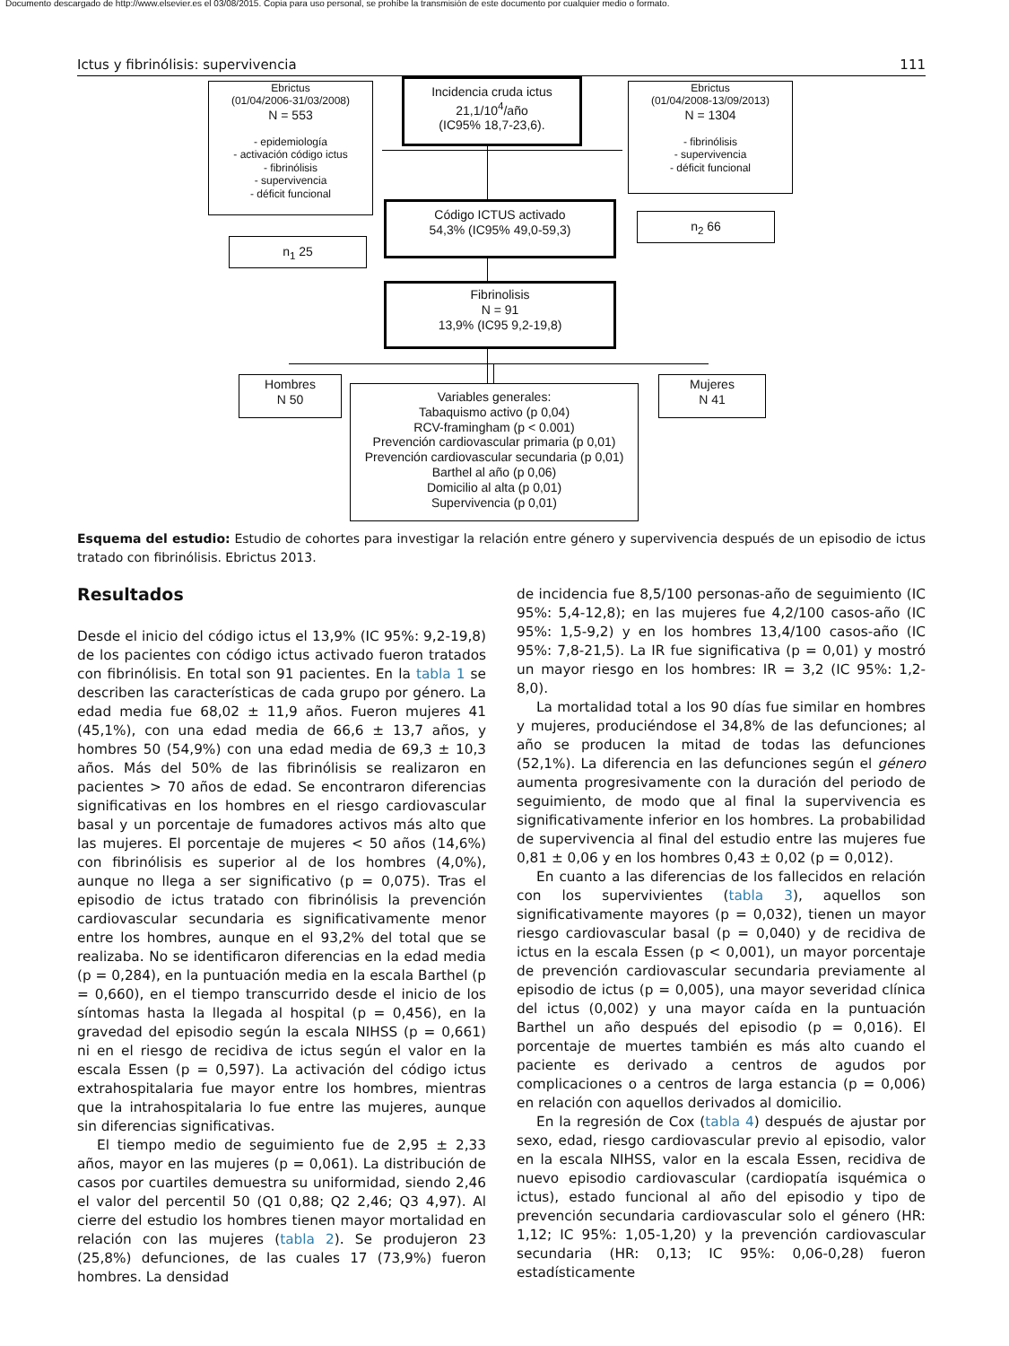Documento descargado de http://www.elsevier.es el 03/08/2015. Copia para uso personal, se prohíbe la transmisión de este documento por cualquier medio o formato.
Ictus y fibrinólisis: supervivencia 111
Ebrictus
(01/04/2006-31/03/2008)
N = 553
- epidemiología
- activación código ictus
- fibrinólisis
- supervivencia
- déficit funcional
Incidencia cruda ictus
21,1/10<sup>4</sup>/año
(IC95% 18,7-23,6).
Ebrictus
(01/04/2008-13/09/2013)
N = 1304
- fibrinólisis
- supervivencia
- déficit funcional
Código ICTUS activado
54,3% (IC95% 49,0-59,3)
n<sub>1</sub> 25
n<sub>2</sub> 66
Fibrinolisis
N = 91
13,9% (IC95 9,2-19,8)
Hombres
N 50
Variables generales:
Tabaquismo activo (p 0,04)
RCV-framingham (p < 0.001)
Prevención cardiovascular primaria (p 0,01)
Prevención cardiovascular secundaria (p 0,01)
Barthel al año (p 0,06)
Domicilio al alta (p 0,01)
Supervivencia (p 0,01)
Mujeres
N 41
Esquema del estudio: Estudio de cohortes para investigar la relación entre género y supervivencia después de un episodio de ictus tratado con fibrinólisis. Ebrictus 2013.
Resultados
Desde el inicio del código ictus el 13,9% (IC 95%: 9,2-19,8) de los pacientes con código ictus activado fueron tratados con fibrinólisis. En total son 91 pacientes. En la tabla 1 se describen las características de cada grupo por género. La edad media fue 68,02 ± 11,9 años. Fueron mujeres 41 (45,1%), con una edad media de 66,6 ± 13,7 años, y hombres 50 (54,9%) con una edad media de 69,3 ± 10,3 años. Más del 50% de las fibrinólisis se realizaron en pacientes > 70 años de edad. Se encontraron diferencias significativas en los hombres en el riesgo cardiovascular basal y un porcentaje de fumadores activos más alto que las mujeres. El porcentaje de mujeres < 50 años (14,6%) con fibrinólisis es superior al de los hombres (4,0%), aunque no llega a ser significativo (p = 0,075). Tras el episodio de ictus tratado con fibrinólisis la prevención cardiovascular secundaria es significativamente menor entre los hombres, aunque en el 93,2% del total que se realizaba. No se identificaron diferencias en la edad media (p = 0,284), en la puntuación media en la escala Barthel (p = 0,660), en el tiempo transcurrido desde el inicio de los síntomas hasta la llegada al hospital (p = 0,456), en la gravedad del episodio según la escala NIHSS (p = 0,661) ni en el riesgo de recidiva de ictus según el valor en la escala Essen (p = 0,597). La activación del código ictus extrahospitalaria fue mayor entre los hombres, mientras que la intrahospitalaria lo fue entre las mujeres, aunque sin diferencias significativas.
El tiempo medio de seguimiento fue de 2,95 ± 2,33 años, mayor en las mujeres (p = 0,061). La distribución de casos por cuartiles demuestra su uniformidad, siendo 2,46 el valor del percentil 50 (Q1 0,88; Q2 2,46; Q3 4,97). Al cierre del estudio los hombres tienen mayor mortalidad en relación con las mujeres (tabla 2). Se produjeron 23 (25,8%) defunciones, de las cuales 17 (73,9%) fueron hombres. La densidad
de incidencia fue 8,5/100 personas-año de seguimiento (IC 95%: 5,4-12,8); en las mujeres fue 4,2/100 casos-año (IC 95%: 1,5-9,2) y en los hombres 13,4/100 casos-año (IC 95%: 7,8-21,5). La IR fue significativa (p = 0,01) y mostró un mayor riesgo en los hombres: IR = 3,2 (IC 95%: 1,2-8,0).
La mortalidad total a los 90 días fue similar en hombres y mujeres, produciéndose el 34,8% de las defunciones; al año se producen la mitad de todas las defunciones (52,1%). La diferencia en las defunciones según el género aumenta progresivamente con la duración del periodo de seguimiento, de modo que al final la supervivencia es significativamente inferior en los hombres. La probabilidad de supervivencia al final del estudio entre las mujeres fue 0,81 ± 0,06 y en los hombres 0,43 ± 0,02 (p = 0,012).
En cuanto a las diferencias de los fallecidos en relación con los supervivientes (tabla 3), aquellos son significativamente mayores (p = 0,032), tienen un mayor riesgo cardiovascular basal (p = 0,040) y de recidiva de ictus en la escala Essen (p < 0,001), un mayor porcentaje de prevención cardiovascular secundaria previamente al episodio de ictus (p = 0,005), una mayor severidad clínica del ictus (0,002) y una mayor caída en la puntuación Barthel un año después del episodio (p = 0,016). El porcentaje de muertes también es más alto cuando el paciente es derivado a centros de agudos por complicaciones o a centros de larga estancia (p = 0,006) en relación con aquellos derivados al domicilio.
En la regresión de Cox (tabla 4) después de ajustar por sexo, edad, riesgo cardiovascular previo al episodio, valor en la escala NIHSS, valor en la escala Essen, recidiva de nuevo episodio cardiovascular (cardiopatía isquémica o ictus), estado funcional al año del episodio y tipo de prevención secundaria cardiovascular solo el género (HR: 1,12; IC 95%: 1,05-1,20) y la prevención cardiovascular secundaria (HR: 0,13; IC 95%: 0,06-0,28) fueron estadísticamente